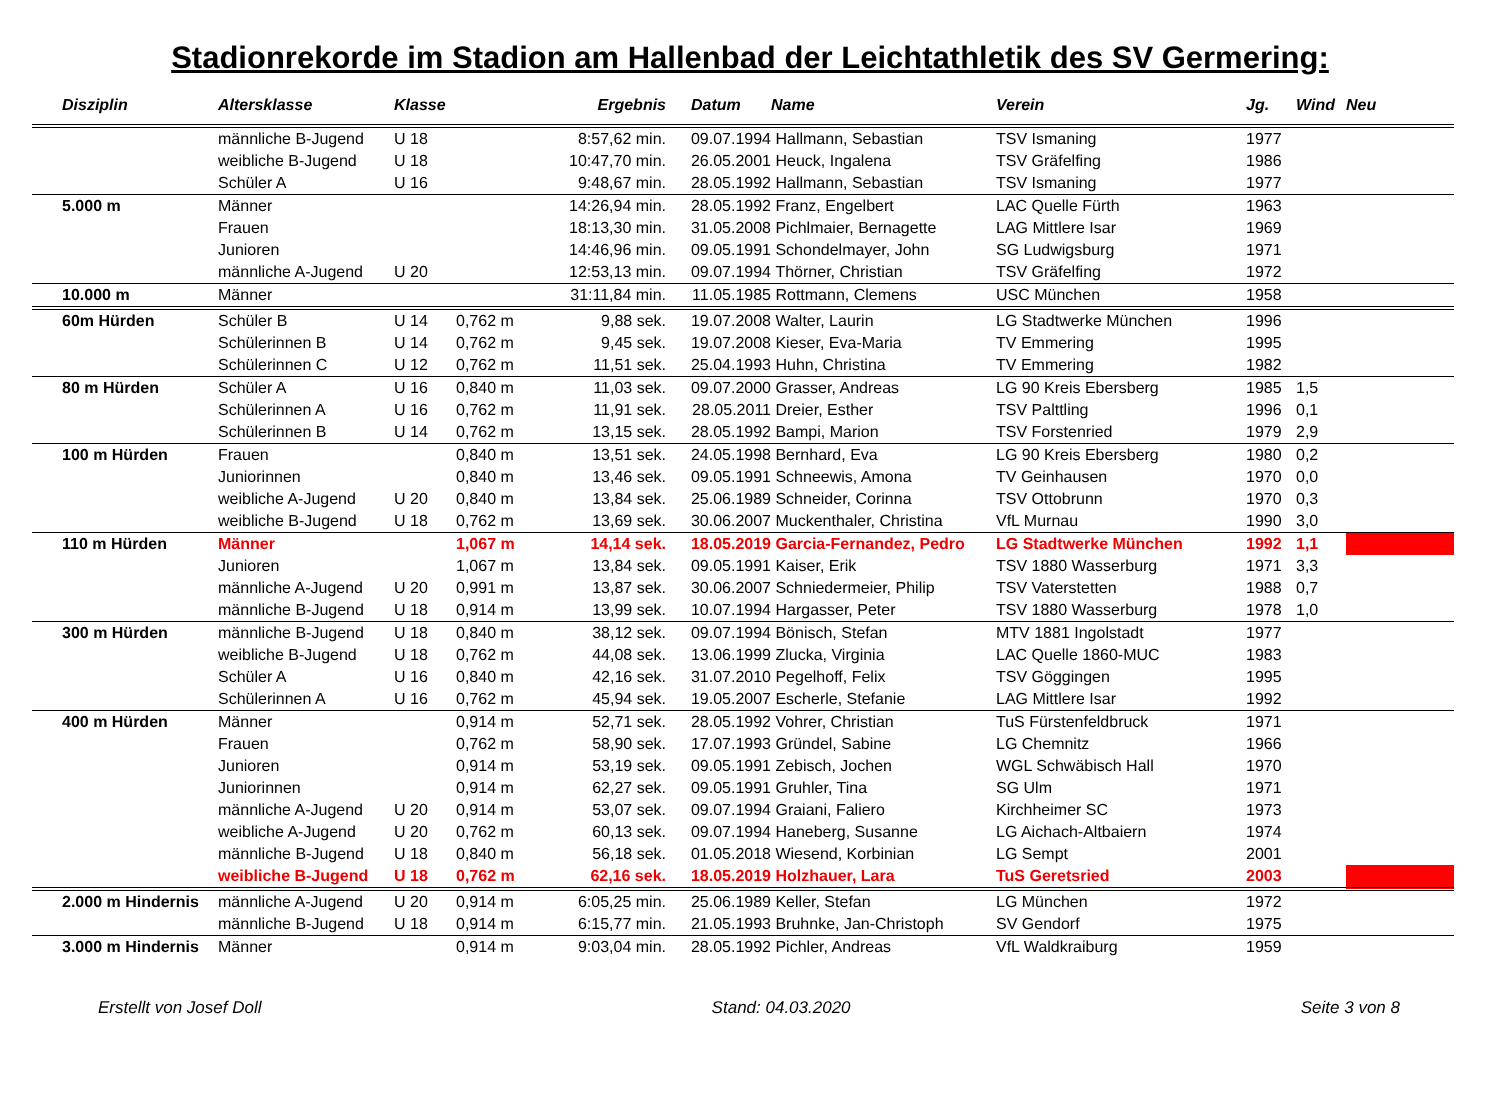Stadionrekorde im Stadion am Hallenbad der Leichtathletik des SV Germering:
| Disziplin | Altersklasse | Klasse | | Ergebnis | Datum | Name | Verein | Jg. | Wind | Neu |
| --- | --- | --- | --- | --- | --- | --- | --- | --- | --- | --- |
| | männliche B-Jugend | U 18 | | 8:57,62 min. | 09.07.1994 | Hallmann, Sebastian | TSV Ismaning | 1977 | | |
| | weibliche B-Jugend | U 18 | | 10:47,70 min. | 26.05.2001 | Heuck, Ingalena | TSV Gräfelfing | 1986 | | |
| | Schüler A | U 16 | | 9:48,67 min. | 28.05.1992 | Hallmann, Sebastian | TSV Ismaning | 1977 | | |
| 5.000 m | Männer | | | 14:26,94 min. | 28.05.1992 | Franz, Engelbert | LAC Quelle Fürth | 1963 | | |
| | Frauen | | | 18:13,30 min. | 31.05.2008 | Pichlmaier, Bernagette | LAG Mittlere Isar | 1969 | | |
| | Junioren | | | 14:46,96 min. | 09.05.1991 | Schondelmayer, John | SG Ludwigsburg | 1971 | | |
| | männliche A-Jugend | U 20 | | 12:53,13 min. | 09.07.1994 | Thörner, Christian | TSV Gräfelfing | 1972 | | |
| 10.000 m | Männer | | | 31:11,84 min. | 11.05.1985 | Rottmann, Clemens | USC München | 1958 | | |
| 60m Hürden | Schüler B | U 14 | 0,762 m | 9,88 sek. | 19.07.2008 | Walter, Laurin | LG Stadtwerke München | 1996 | | |
| | Schülerinnen B | U 14 | 0,762 m | 9,45 sek. | 19.07.2008 | Kieser, Eva-Maria | TV Emmering | 1995 | | |
| | Schülerinnen C | U 12 | 0,762 m | 11,51 sek. | 25.04.1993 | Huhn, Christina | TV Emmering | 1982 | | |
| 80 m Hürden | Schüler A | U 16 | 0,840 m | 11,03 sek. | 09.07.2000 | Grasser, Andreas | LG 90 Kreis Ebersberg | 1985 | 1,5 | |
| | Schülerinnen A | U 16 | 0,762 m | 11,91 sek. | 28.05.2011 | Dreier, Esther | TSV Palttling | 1996 | 0,1 | |
| | Schülerinnen B | U 14 | 0,762 m | 13,15 sek. | 28.05.1992 | Bampi, Marion | TSV Forstenried | 1979 | 2,9 | |
| 100 m Hürden | Frauen | | 0,840 m | 13,51 sek. | 24.05.1998 | Bernhard, Eva | LG 90 Kreis Ebersberg | 1980 | 0,2 | |
| | Juniorinnen | | 0,840 m | 13,46 sek. | 09.05.1991 | Schneewis, Amona | TV Geinhausen | 1970 | 0,0 | |
| | weibliche A-Jugend | U 20 | 0,840 m | 13,84 sek. | 25.06.1989 | Schneider, Corinna | TSV Ottobrunn | 1970 | 0,3 | |
| | weibliche B-Jugend | U 18 | 0,762 m | 13,69 sek. | 30.06.2007 | Muckenthaler, Christina | VfL Murnau | 1990 | 3,0 | |
| 110 m Hürden | Männer | | 1,067 m | 14,14 sek. | 18.05.2019 | Garcia-Fernandez, Pedro | LG Stadtwerke München | 1992 | 1,1 | |
| | Junioren | | 1,067 m | 13,84 sek. | 09.05.1991 | Kaiser, Erik | TSV 1880 Wasserburg | 1971 | 3,3 | |
| | männliche A-Jugend | U 20 | 0,991 m | 13,87 sek. | 30.06.2007 | Schniedermeier, Philip | TSV Vaterstetten | 1988 | 0,7 | |
| | männliche B-Jugend | U 18 | 0,914 m | 13,99 sek. | 10.07.1994 | Hargasser, Peter | TSV 1880 Wasserburg | 1978 | 1,0 | |
| 300 m Hürden | männliche B-Jugend | U 18 | 0,840 m | 38,12 sek. | 09.07.1994 | Bönisch, Stefan | MTV 1881 Ingolstadt | 1977 | | |
| | weibliche B-Jugend | U 18 | 0,762 m | 44,08 sek. | 13.06.1999 | Zlucka, Virginia | LAC Quelle 1860-MUC | 1983 | | |
| | Schüler A | U 16 | 0,840 m | 42,16 sek. | 31.07.2010 | Pegelhoff, Felix | TSV Göggingen | 1995 | | |
| | Schülerinnen A | U 16 | 0,762 m | 45,94 sek. | 19.05.2007 | Escherle, Stefanie | LAG Mittlere Isar | 1992 | | |
| 400 m Hürden | Männer | | 0,914 m | 52,71 sek. | 28.05.1992 | Vohrer, Christian | TuS Fürstenfeldbruck | 1971 | | |
| | Frauen | | 0,762 m | 58,90 sek. | 17.07.1993 | Gründel, Sabine | LG Chemnitz | 1966 | | |
| | Junioren | | 0,914 m | 53,19 sek. | 09.05.1991 | Zebisch, Jochen | WGL Schwäbisch Hall | 1970 | | |
| | Juniorinnen | | 0,914 m | 62,27 sek. | 09.05.1991 | Gruhler, Tina | SG Ulm | 1971 | | |
| | männliche A-Jugend | U 20 | 0,914 m | 53,07 sek. | 09.07.1994 | Graiani, Faliero | Kirchheimer SC | 1973 | | |
| | weibliche A-Jugend | U 20 | 0,762 m | 60,13 sek. | 09.07.1994 | Haneberg, Susanne | LG Aichach-Altbaiern | 1974 | | |
| | männliche B-Jugend | U 18 | 0,840 m | 56,18 sek. | 01.05.2018 | Wiesend, Korbinian | LG Sempt | 2001 | | |
| | weibliche B-Jugend | U 18 | 0,762 m | 62,16 sek. | 18.05.2019 | Holzhauer, Lara | TuS Geretsried | 2003 | | |
| 2.000 m Hindernis | männliche A-Jugend | U 20 | 0,914 m | 6:05,25 min. | 25.06.1989 | Keller, Stefan | LG München | 1972 | | |
| | männliche B-Jugend | U 18 | 0,914 m | 6:15,77 min. | 21.05.1993 | Bruhnke, Jan-Christoph | SV Gendorf | 1975 | | |
| 3.000 m Hindernis | Männer | | 0,914 m | 9:03,04 min. | 28.05.1992 | Pichler, Andreas | VfL Waldkraiburg | 1959 | | |
Erstellt von Josef Doll Stand: 04.03.2020 Seite 3 von 8